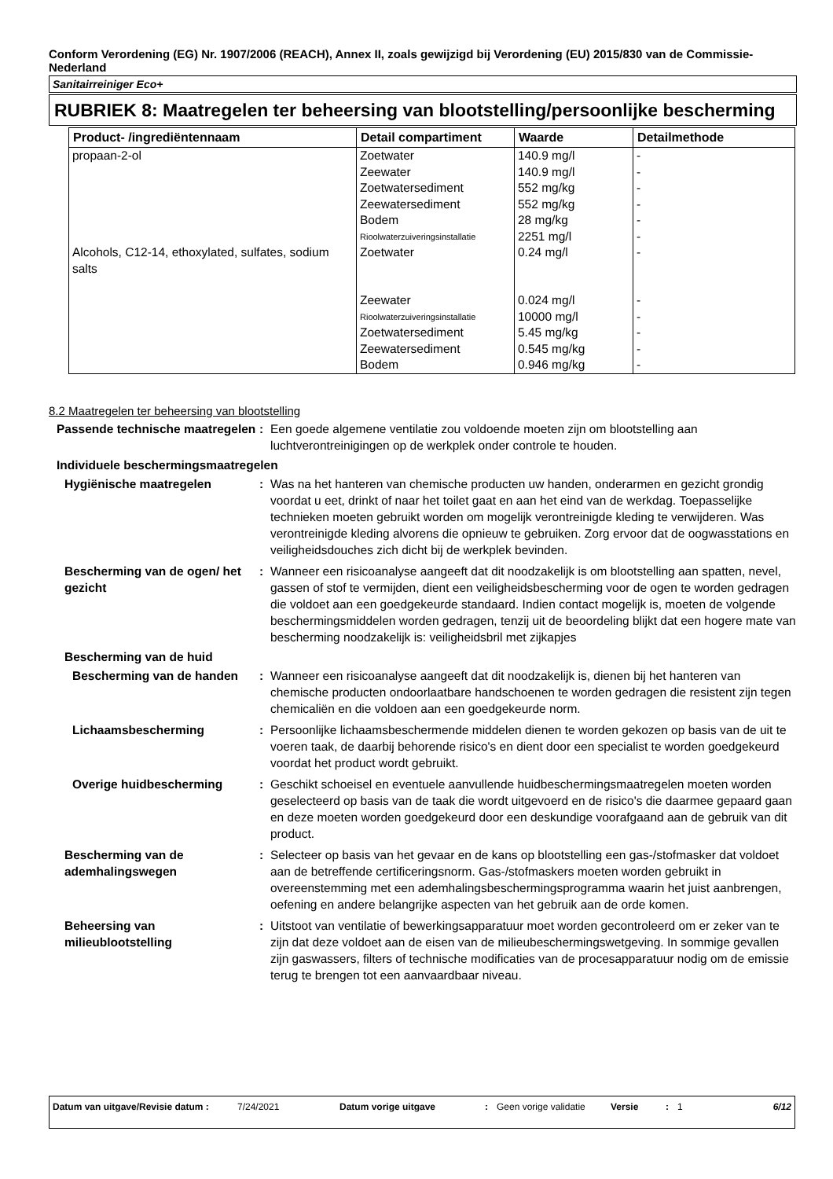Conform Verordening (EG) Nr. 1907/2006 (REACH), Annex II, zoals gewijzigd bij Verordening (EU) 2015/830 van de Commissie- Nederland
Sanitairreiniger Eco+
RUBRIEK 8: Maatregelen ter beheersing van blootstelling/persoonlijke bescherming
| Product- /ingrediëntennaam | Detail compartiment | Waarde | Detailmethode |
| --- | --- | --- | --- |
| propaan-2-ol | Zoetwater | 140.9 mg/l | - |
| | Zeewater | 140.9 mg/l | - |
| | Zoetwatersediment | 552 mg/kg | - |
| | Zeewatersediment | 552 mg/kg | - |
| | Bodem | 28 mg/kg | - |
| | Rioolwaterzuiveringsinstallatie | 2251 mg/l | - |
| Alcohols, C12-14, ethoxylated, sulfates, sodium salts | Zoetwater | 0.24 mg/l | - |
| | Zeewater | 0.024 mg/l | - |
| | Rioolwaterzuiveringsinstallatie | 10000 mg/l | - |
| | Zoetwatersediment | 5.45 mg/kg | - |
| | Zeewatersediment | 0.545 mg/kg | - |
| | Bodem | 0.946 mg/kg | - |
8.2 Maatregelen ter beheersing van blootstelling
Passende technische maatregelen
: Een goede algemene ventilatie zou voldoende moeten zijn om blootstelling aan luchtverontreinigingen op de werkplek onder controle te houden.
Individuele beschermingsmaatregelen
Hygiënische maatregelen : Was na het hanteren van chemische producten uw handen, onderarmen en gezicht grondig voordat u eet, drinkt of naar het toilet gaat en aan het eind van de werkdag. Toepasselijke technieken moeten gebruikt worden om mogelijk verontreinigde kleding te verwijderen. Was verontreinigde kleding alvorens die opnieuw te gebruiken. Zorg ervoor dat de oogwasstations en veiligheidsdouches zich dicht bij de werkplek bevinden.
Bescherming van de ogen/ het gezicht
: Wanneer een risicoanalyse aangeeft dat dit noodzakelijk is om blootstelling aan spatten, nevel, gassen of stof te vermijden, dient een veiligheidsbescherming voor de ogen te worden gedragen die voldoet aan een goedgekeurde standaard. Indien contact mogelijk is, moeten de volgende beschermingsmiddelen worden gedragen, tenzij uit de beoordeling blijkt dat een hogere mate van bescherming noodzakelijk is: veiligheidsbril met zijkapjes
Bescherming van de huid
Bescherming van de handen : Wanneer een risicoanalyse aangeeft dat dit noodzakelijk is, dienen bij het hanteren van chemische producten ondoorlaatbare handschoenen te worden gedragen die resistent zijn tegen chemicaliën en die voldoen aan een goedgekeurde norm.
Lichaamsbescherming : Persoonlijke lichaamsbeschermende middelen dienen te worden gekozen op basis van de uit te voeren taak, de daarbij behorende risico's en dient door een specialist te worden goedgekeurd voordat het product wordt gebruikt.
Overige huidbescherming : Geschikt schoeisel en eventuele aanvullende huidbeschermingsmaatregelen moeten worden geselecteerd op basis van de taak die wordt uitgevoerd en de risico's die daarmee gepaard gaan en deze moeten worden goedgekeurd door een deskundige voorafgaand aan de gebruik van dit product.
Bescherming van de ademhalingswegen
: Selecteer op basis van het gevaar en de kans op blootstelling een gas-/stofmasker dat voldoet aan de betreffende certificeringsnorm. Gas-/stofmaskers moeten worden gebruikt in overeenstemming met een ademhalingsbeschermingsprogramma waarin het juist aanbrengen, oefening en andere belangrijke aspecten van het gebruik aan de orde komen.
Beheersing van milieublootstelling
: Uitstoot van ventilatie of bewerkingsapparatuur moet worden gecontroleerd om er zeker van te zijn dat deze voldoet aan de eisen van de milieubeschermingswetgeving. In sommige gevallen zijn gaswassers, filters of technische modificaties van de procesapparatuur nodig om de emissie terug te brengen tot een aanvaardbaar niveau.
Datum van uitgave/Revisie datum :
7/24/2021 Datum vorige uitgave : Geen vorige validatie
Versie : 1 6/12